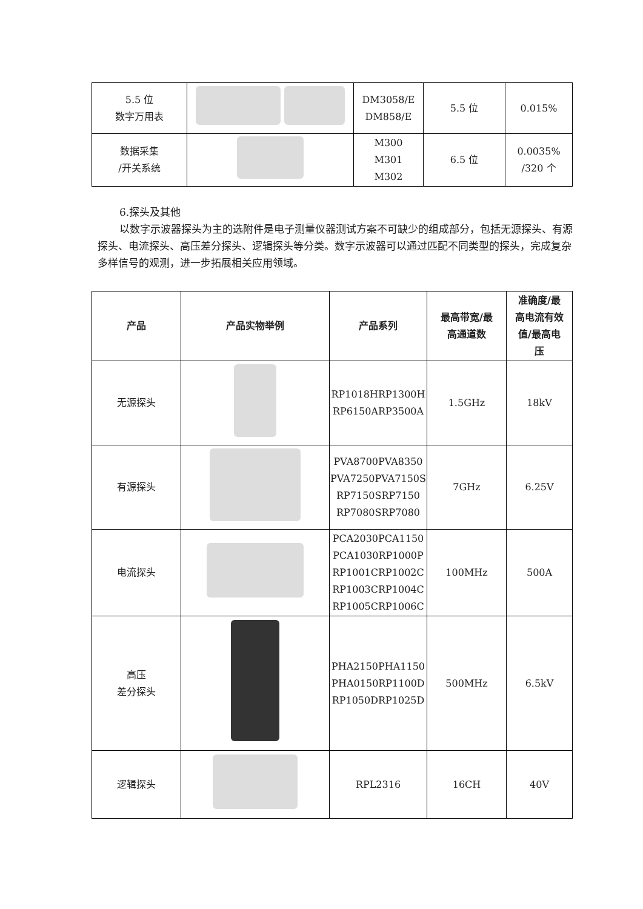| 5.5 位 数字万用表 | | DM3058/E DM858/E | 5.5 位 | 0.015% |
| 数据采集 /开关系统 | | M300 M301 M302 | 6.5 位 | 0.0035% /320 个 |
6.探头及其他
以数字示波器探头为主的选附件是电子测量仪器测试方案不可缺少的组成部分，包括无源探头、有源探头、电流探头、高压差分探头、逻辑探头等分类。数字示波器可以通过匹配不同类型的探头，完成复杂多样信号的观测，进一步拓展相关应用领域。
| 产品 | 产品实物举例 | 产品系列 | 最高带宽/最 高通道数 | 准确度/最 高电流有效 值/最高电 压 |
| --- | --- | --- | --- | --- |
| 无源探头 | | RP1018HRP1300H RP6150ARP3500A | 1.5GHz | 18kV |
| 有源探头 | | PVA8700PVA8350 PVA7250PVA7150S RP7150SRP7150 RP7080SRP7080 | 7GHz | 6.25V |
| 电流探头 | | PCA2030PCA1150 PCA1030RP1000P RP1001CRP1002C RP1003CRP1004C RP1005CRP1006C | 100MHz | 500A |
| 高压 差分探头 | | PHA2150PHA1150 PHA0150RP1100D RP1050DRP1025D | 500MHz | 6.5kV |
| 逻辑探头 | | RPL2316 | 16CH | 40V |